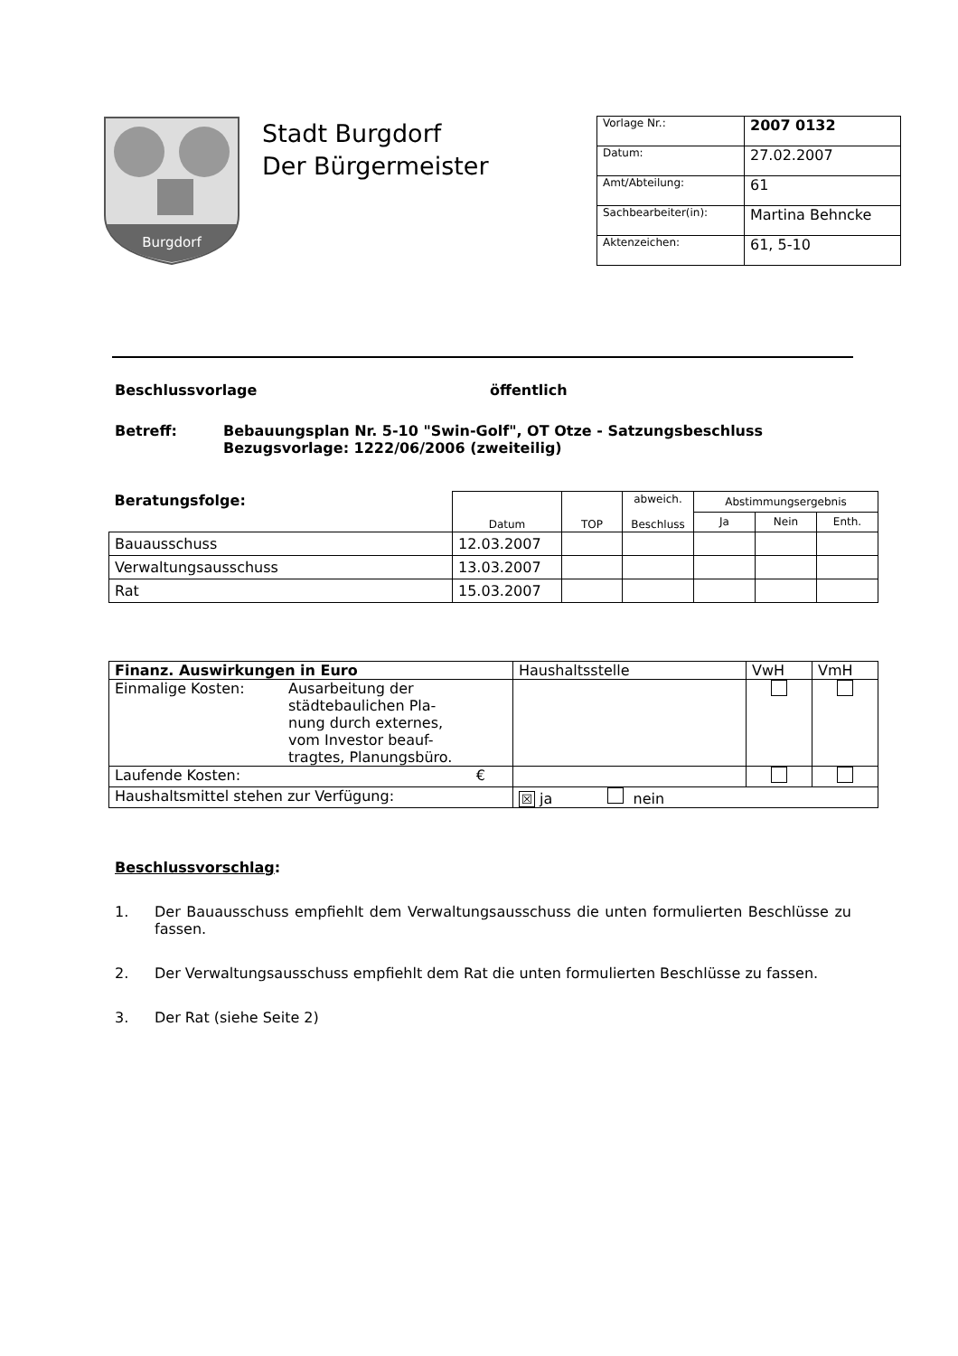Burgdorf
Stadt Burgdorf
Der Bürgermeister
| Vorlage Nr.: | 2007 0132 |
| Datum: | 27.02.2007 |
| Amt/Abteilung: | 61 |
| Sachbearbeiter(in): | Martina Behncke |
| Aktenzeichen: | 61, 5-10 |
Beschlussvorlage öffentlich
Betreff: Bebauungsplan Nr. 5-10 "Swin-Golf", OT Otze - Satzungsbeschluss
Bezugsvorlage: 1222/06/2006 (zweiteilig)
| Beratungsfolge: | Datum | TOP | abweich. Beschluss | Abstimmungsergebnis | | |
| | | | | Ja | Nein | Enth. |
| Bauausschuss | 12.03.2007 | | | | | |
| Verwaltungsausschuss | 13.03.2007 | | | | | |
| Rat | 15.03.2007 | | | | | |
| Finanz. Auswirkungen in Euro | | Haushaltsstelle | VwH | VmH |
| Einmalige Kosten: | Ausarbeitung der städtebaulichen Pla- nung durch externes, vom Investor beauf- tragtes, Planungsbüro. | | | |
| Laufende Kosten: | € | | | |
| Haushaltsmittel stehen zur Verfügung: | | ☒ ja nein | | |
Beschlussvorschlag:
1. Der Bauausschuss empfiehlt dem Verwaltungsausschuss die unten formulierten Beschlüsse zu fassen.
2. Der Verwaltungsausschuss empfiehlt dem Rat die unten formulierten Beschlüsse zu fassen.
3. Der Rat (siehe Seite 2)